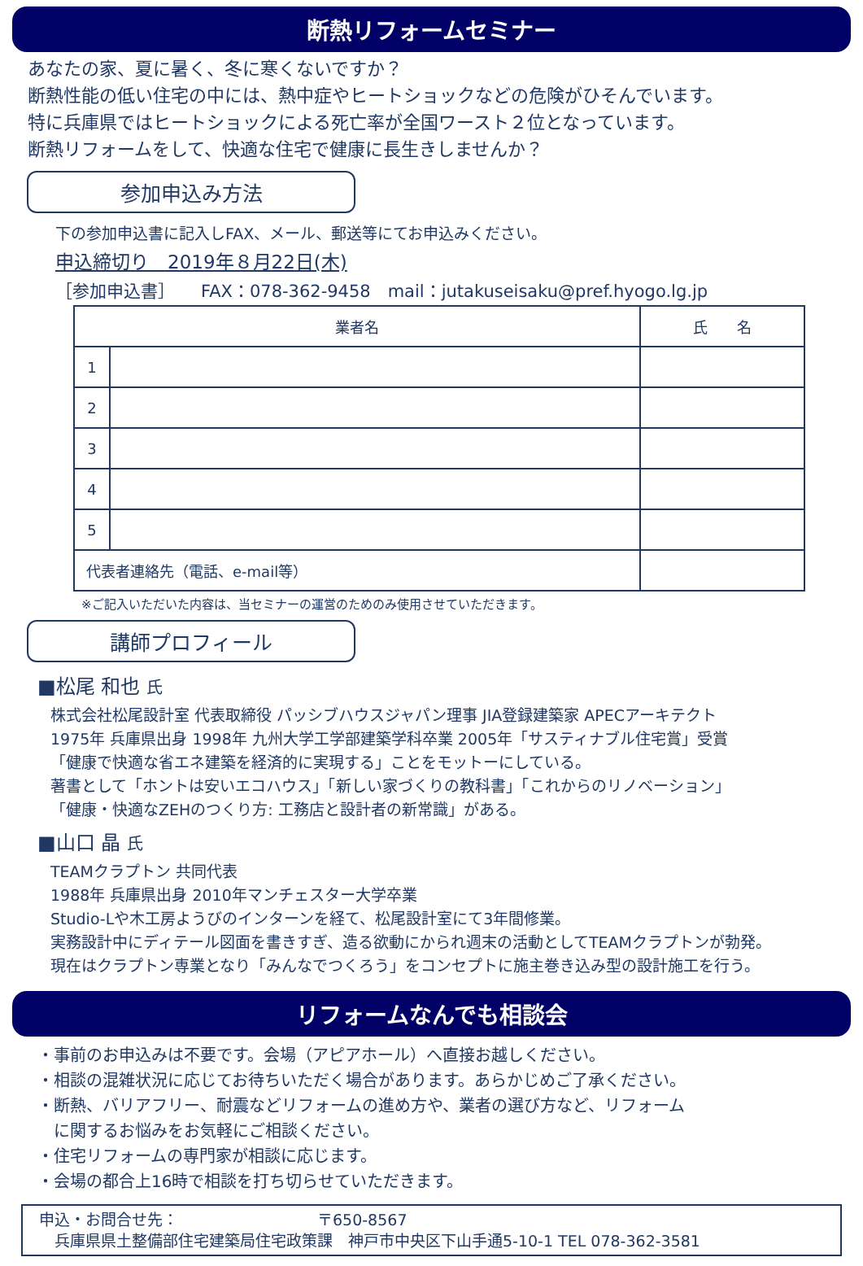断熱リフォームセミナー
あなたの家、夏に暑く、冬に寒くないですか？
断熱性能の低い住宅の中には、熱中症やヒートショックなどの危険がひそんでいます。
特に兵庫県ではヒートショックによる死亡率が全国ワースト２位となっています。
断熱リフォームをして、快適な住宅で健康に長生きしませんか？
参加申込み方法
下の参加申込書に記入しFAX、メール、郵送等にてお申込みください。
申込締切り　2019年８月22日(木)
［参加申込書］　　FAX：078-362-9458　mail：jutakuseisaku@pref.hyogo.lg.jp
| 業者名 | | 氏 名 |
| --- | --- | --- |
| 1 | | |
| 2 | | |
| 3 | | |
| 4 | | |
| 5 | | |
| 代表者連絡先（電話、e-mail等） | | |
※ご記入いただいた内容は、当セミナーの運営のためのみ使用させていただきます。
講師プロフィール
■松尾 和也 氏
株式会社松尾設計室 代表取締役 パッシブハウスジャパン理事 JIA登録建築家 APECアーキテクト
1975年 兵庫県出身 1998年 九州大学工学部建築学科卒業 2005年「サスティナブル住宅賞」受賞
「健康で快適な省エネ建築を経済的に実現する」ことをモットーにしている。
著書として「ホントは安いエコハウス」「新しい家づくりの教科書」「これからのリノベーション」
「健康・快適なZEHのつくり方: 工務店と設計者の新常識」がある。
■山口 晶 氏
TEAMクラプトン 共同代表
1988年 兵庫県出身 2010年マンチェスター大学卒業
Studio-Lや木工房ようびのインターンを経て、松尾設計室にて3年間修業。
実務設計中にディテール図面を書きすぎ、造る欲動にかられ週末の活動としてTEAMクラプトンが勃発。
現在はクラプトン専業となり「みんなでつくろう」をコンセプトに施主巻き込み型の設計施工を行う。
リフォームなんでも相談会
・事前のお申込みは不要です。会場（アピアホール）へ直接お越しください。
・相談の混雑状況に応じてお待ちいただく場合があります。あらかじめご了承ください。
・断熱、バリアフリー、耐震などリフォームの進め方や、業者の選び方など、リフォーム
　に関するお悩みをお気軽にご相談ください。
・住宅リフォームの専門家が相談に応じます。
・会場の都合上16時で相談を打ち切らせていただきます。
申込・お問合せ先：　　　　　　　　　〒650-8567
　兵庫県県土整備部住宅建築局住宅政策課　神戸市中央区下山手通5-10-1 TEL 078-362-3581